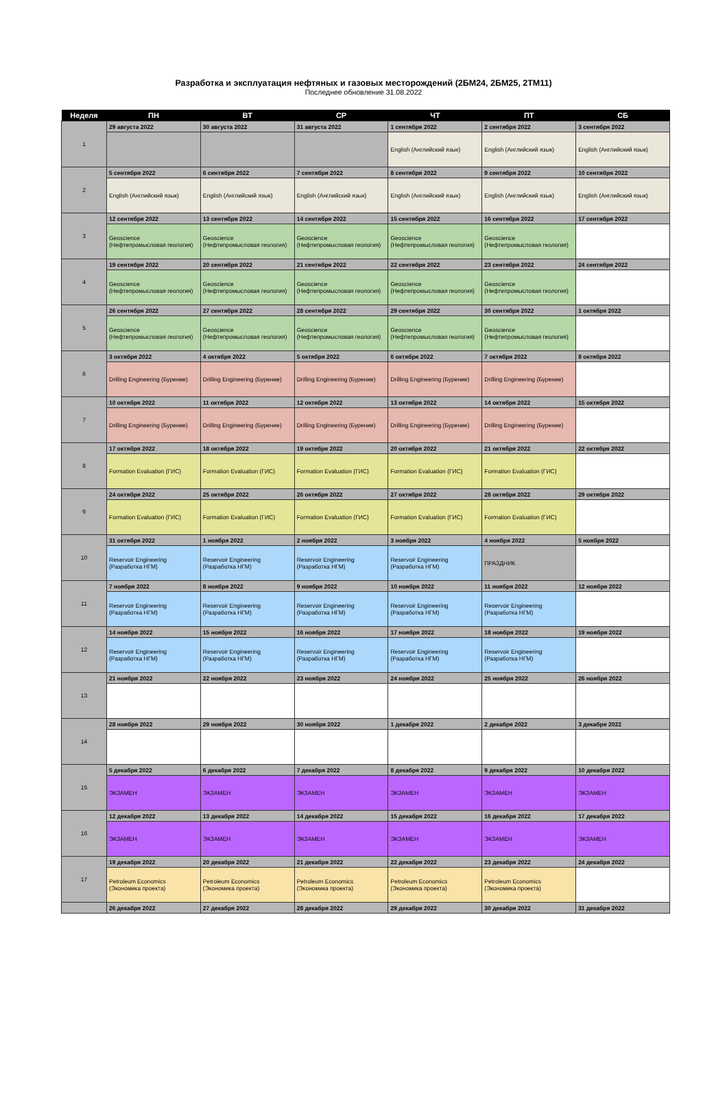Разработка и эксплуатация нефтяных и газовых месторождений (2БМ24, 2БМ25, 2ТМ11)
Последнее обновление 31.08.2022
| Неделя | ПН | ВТ | СР | ЧТ | ПТ | СБ |
| --- | --- | --- | --- | --- | --- | --- |
| 1 | 29 августа 2022 | 30 августа 2022 | 31 августа 2022 | 1 сентября 2022 | 2 сентября 2022 | 3 сентября 2022 |
| | | | | English (Английский язык) | English (Английский язык) | English (Английский язык) |
| 2 | 5 сентября 2022 | 6 сентября 2022 | 7 сентября 2022 | 8 сентября 2022 | 9 сентября 2022 | 10 сентября 2022 |
| | English (Английский язык) | English (Английский язык) | English (Английский язык) | English (Английский язык) | English (Английский язык) | English (Английский язык) |
| 3 | 12 сентября 2022 | 13 сентября 2022 | 14 сентября 2022 | 15 сентября 2022 | 16 сентября 2022 | 17 сентября 2022 |
| | Geoscience (Нефтепромысловая геология) | Geoscience (Нефтепромысловая геология) | Geoscience (Нефтепромысловая геология) | Geoscience (Нефтепромысловая геология) | Geoscience (Нефтепромысловая геология) | |
| 4 | 19 сентября 2022 | 20 сентября 2022 | 21 сентября 2022 | 22 сентября 2022 | 23 сентября 2022 | 24 сентября 2022 |
| | Geoscience (Нефтепромысловая геология) | Geoscience (Нефтепромысловая геология) | Geoscience (Нефтепромысловая геология) | Geoscience (Нефтепромысловая геология) | Geoscience (Нефтепромысловая геология) | |
| 5 | 26 сентября 2022 | 27 сентября 2022 | 28 сентября 2022 | 29 сентября 2022 | 30 сентября 2022 | 1 октября 2022 |
| | Geoscience (Нефтепромысловая геология) | Geoscience (Нефтепромысловая геология) | Geoscience (Нефтепромысловая геология) | Geoscience (Нефтепромысловая геология) | Geoscience (Нефтепромысловая геология) | |
| 6 | 3 октября 2022 | 4 октября 2022 | 5 октября 2022 | 6 октября 2022 | 7 октября 2022 | 8 октября 2022 |
| | Drilling Engineering (Бурение) | Drilling Engineering (Бурение) | Drilling Engineering (Бурение) | Drilling Engineering (Бурение) | Drilling Engineering (Бурение) | |
| 7 | 10 октября 2022 | 11 октября 2022 | 12 октября 2022 | 13 октября 2022 | 14 октября 2022 | 15 октября 2022 |
| | Drilling Engineering (Бурение) | Drilling Engineering (Бурение) | Drilling Engineering (Бурение) | Drilling Engineering (Бурение) | Drilling Engineering (Бурение) | |
| 8 | 17 октября 2022 | 18 октября 2022 | 19 октября 2022 | 20 октября 2022 | 21 октября 2022 | 22 октября 2022 |
| | Formation Evaluation (ГИС) | Formation Evaluation (ГИС) | Formation Evaluation (ГИС) | Formation Evaluation (ГИС) | Formation Evaluation (ГИС) | |
| 9 | 24 октября 2022 | 25 октября 2022 | 26 октября 2022 | 27 октября 2022 | 28 октября 2022 | 29 октября 2022 |
| | Formation Evaluation (ГИС) | Formation Evaluation (ГИС) | Formation Evaluation (ГИС) | Formation Evaluation (ГИС) | Formation Evaluation (ГИС) | |
| 10 | 31 октября 2022 | 1 ноября 2022 | 2 ноября 2022 | 3 ноября 2022 | 4 ноября 2022 | 5 ноября 2022 |
| | Reservoir Engineering (Разработка НГМ) | Reservoir Engineering (Разработка НГМ) | Reservoir Engineering (Разработка НГМ) | Reservoir Engineering (Разработка НГМ) | ПРАЗДНИК | |
| 11 | 7 ноября 2022 | 8 ноября 2022 | 9 ноября 2022 | 10 ноября 2022 | 11 ноября 2022 | 12 ноября 2022 |
| | Reservoir Engineering (Разработка НГМ) | Reservoir Engineering (Разработка НГМ) | Reservoir Engineering (Разработка НГМ) | Reservoir Engineering (Разработка НГМ) | Reservoir Engineering (Разработка НГМ) | |
| 12 | 14 ноября 2022 | 15 ноября 2022 | 16 ноября 2022 | 17 ноября 2022 | 18 ноября 2022 | 19 ноября 2022 |
| | Reservoir Engineering (Разработка НГМ) | Reservoir Engineering (Разработка НГМ) | Reservoir Engineering (Разработка НГМ) | Reservoir Engineering (Разработка НГМ) | Reservoir Engineering (Разработка НГМ) | |
| 13 | 21 ноября 2022 | 22 ноября 2022 | 23 ноября 2022 | 24 ноября 2022 | 25 ноября 2022 | 26 ноября 2022 |
| 14 | 28 ноября 2022 | 29 ноября 2022 | 30 ноября 2022 | 1 декабря 2022 | 2 декабря 2022 | 3 декабря 2022 |
| 15 | 5 декабря 2022 | 6 декабря 2022 | 7 декабря 2022 | 8 декабря 2022 | 9 декабря 2022 | 10 декабря 2022 |
| | ЭКЗАМЕН | ЭКЗАМЕН | ЭКЗАМЕН | ЭКЗАМЕН | ЭКЗАМЕН | ЭКЗАМЕН |
| 16 | 12 декабря 2022 | 13 декабря 2022 | 14 декабря 2022 | 15 декабря 2022 | 16 декабря 2022 | 17 декабря 2022 |
| | ЭКЗАМЕН | ЭКЗАМЕН | ЭКЗАМЕН | ЭКЗАМЕН | ЭКЗАМЕН | ЭКЗАМЕН |
| 17 | 19 декабря 2022 | 20 декабря 2022 | 21 декабря 2022 | 22 декабря 2022 | 23 декабря 2022 | 24 декабря 2022 |
| | Petroleum Economics (Экономика проекта) | Petroleum Economics (Экономика проекта) | Petroleum Economics (Экономика проекта) | Petroleum Economics (Экономика проекта) | Petroleum Economics (Экономика проекта) | |
| | 26 декабря 2022 | 27 декабря 2022 | 28 декабря 2022 | 29 декабря 2022 | 30 декабря 2022 | 31 декабря 2022 |